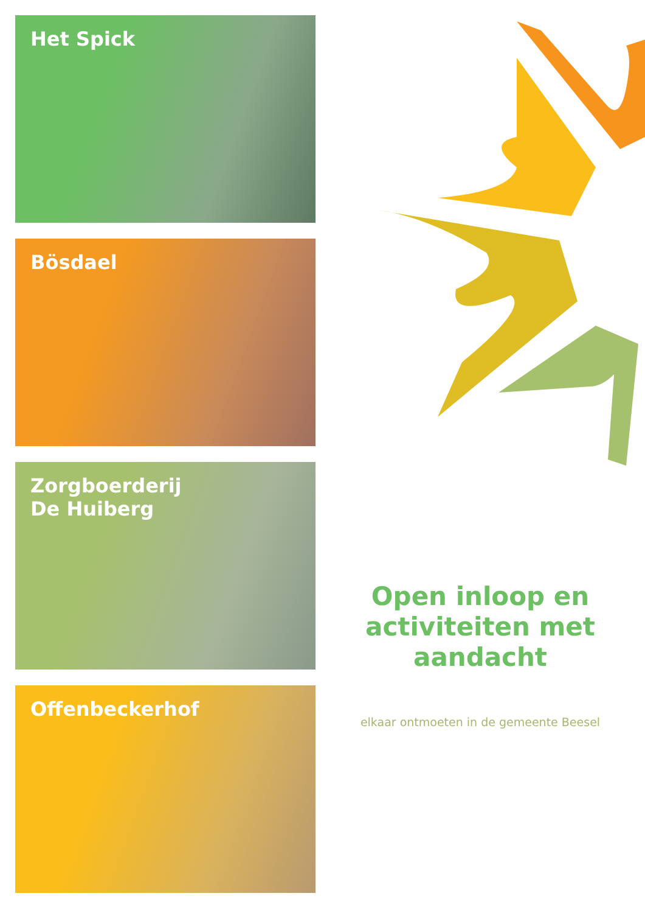Het Spick
Bösdael
Zorgboerderij
De Huiberg
Offenbeckerhof
Open inloop en activiteiten met aandacht
elkaar ontmoeten in de gemeente Beesel